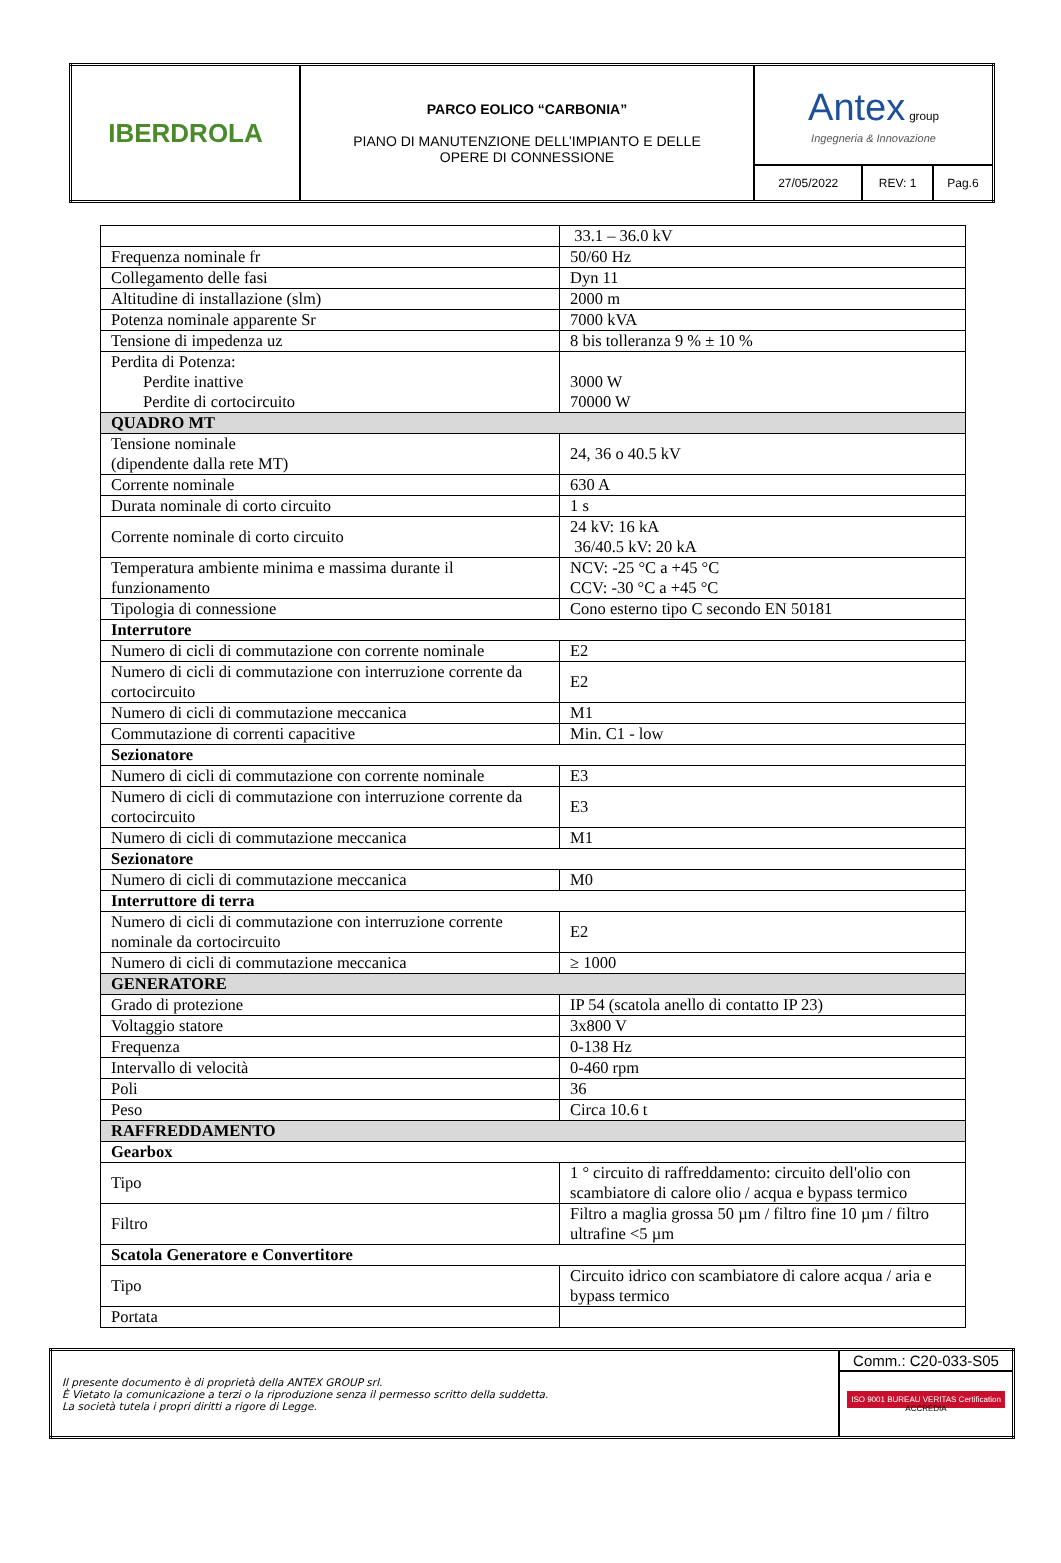| IBERDROLA | PARCO EOLICO “CARBONIA” PIANO DI MANUTENZIONE DELL’IMPIANTO E DELLE OPERE DI CONNESSIONE | Antex group Ingegneria & Innovazione | | |
| | | 27/05/2022 | REV: 1 | Pag.6 |
| | 33.1 – 36.0 kV |
| Frequenza nominale fr | 50/60 Hz |
| Collegamento delle fasi | Dyn 11 |
| Altitudine di installazione (slm) | 2000 m |
| Potenza nominale apparente Sr | 7000 kVA |
| Tensione di impedenza uz | 8 bis tolleranza 9 % ± 10 % |
| Perdita di Potenza: Perdite inattive Perdite di cortocircuito | 3000 W 70000 W |
| QUADRO MT | |
| Tensione nominale (dipendente dalla rete MT) | 24, 36 o 40.5 kV |
| Corrente nominale | 630 A |
| Durata nominale di corto circuito | 1 s |
| Corrente nominale di corto circuito | 24 kV: 16 kA 36/40.5 kV: 20 kA |
| Temperatura ambiente minima e massima durante il funzionamento | NCV: -25 °C a +45 °C CCV: -30 °C a +45 °C |
| Tipologia di connessione | Cono esterno tipo C secondo EN 50181 |
| Interrutore | |
| Numero di cicli di commutazione con corrente nominale | E2 |
| Numero di cicli di commutazione con interruzione corrente da cortocircuito | E2 |
| Numero di cicli di commutazione meccanica | M1 |
| Commutazione di correnti capacitive | Min. C1 - low |
| Sezionatore | |
| Numero di cicli di commutazione con corrente nominale | E3 |
| Numero di cicli di commutazione con interruzione corrente da cortocircuito | E3 |
| Numero di cicli di commutazione meccanica | M1 |
| Sezionatore | |
| Numero di cicli di commutazione meccanica | M0 |
| Interruttore di terra | |
| Numero di cicli di commutazione con interruzione corrente nominale da cortocircuito | E2 |
| Numero di cicli di commutazione meccanica | ≥ 1000 |
| GENERATORE | |
| Grado di protezione | IP 54 (scatola anello di contatto IP 23) |
| Voltaggio statore | 3x800 V |
| Frequenza | 0-138 Hz |
| Intervallo di velocità | 0-460 rpm |
| Poli | 36 |
| Peso | Circa 10.6 t |
| RAFFREDDAMENTO | |
| Gearbox | |
| Tipo | 1 ° circuito di raffreddamento: circuito dell'olio con scambiatore di calore olio / acqua e bypass termico |
| Filtro | Filtro a maglia grossa 50 µm / filtro fine 10 µm / filtro ultrafine <5 µm |
| Scatola Generatore e Convertitore | |
| Tipo | Circuito idrico con scambiatore di calore acqua / aria e bypass termico |
| Portata | |
| Il presente documento è di proprietà della ANTEX GROUP srl. È Vietato la comunicazione a terzi o la riproduzione senza il permesso scritto della suddetta. La società tutela i propri diritti a rigore di Legge. | Comm.: C20-033-S05 |
| | ISO 9001 BUREAU VERITAS Certification ACCREDIA |